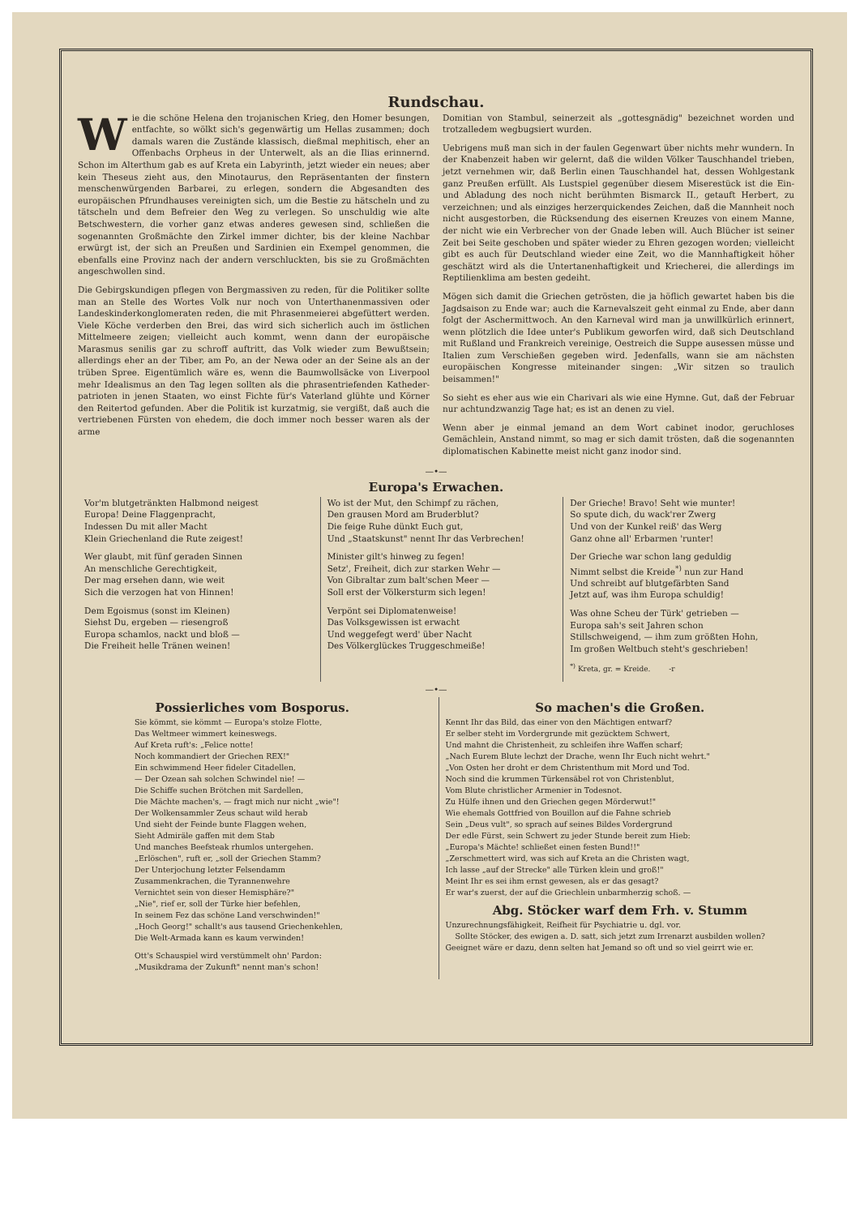Rundschau.
Wie die schöne Helena den trojanischen Krieg, den Homer besungen, entfachte, so wölkt sich's gegenwärtig um Hellas zusammen; doch damals waren die Zustände klassisch, dießmal mephitisch, eher an Offenbachs Orpheus in der Unterwelt, als an die Ilias erinnernd. Schon im Alterthum gab es auf Kreta ein Labyrinth, jetzt wieder ein neues; aber kein Theseus zieht aus, den Minotaurus, den Repräsentanten der finstern menschenwürgenden Barbarei, zu erlegen, sondern die Abgesandten des europäischen Pfrundhauses vereinigten sich, um die Bestie zu hätscheln und zu tätscheln und dem Befreier den Weg zu verlegen. So unschuldig wie alte Betschwestern, die vorher ganz etwas anderes gewesen sind, schließen die sogenannten Großmächte den Zirkel immer dichter, bis der kleine Nachbar erwürgt ist, der sich an Preußen und Sardinien ein Exempel genommen, die ebenfalls eine Provinz nach der andern verschluckten, bis sie zu Großmächten angeschwollen sind.
Die Gebirgskundigen pflegen von Bergmassiven zu reden, für die Politiker sollte man an Stelle des Wortes Volk nur noch von Unterthanenmassiven oder Landeskinderkonglomeraten reden, die mit Phrasenmeierei abgefüttert werden. Viele Köche verderben den Brei, das wird sich sicherlich auch im östlichen Mittelmeere zeigen; vielleicht auch kommt, wenn dann der europäische Marasmus senilis gar zu schroff auftritt, das Volk wieder zum Bewußtsein; allerdings eher an der Tiber, am Po, an der Newa oder an der Seine als an der trüben Spree. Eigentümlich wäre es, wenn die Baumwollsäcke von Liverpool mehr Idealismus an den Tag legen sollten als die phrasentriefenden Katheder­patrioten in jenen Staaten, wo einst Fichte für's Vaterland glühte und Körner den Reitertod gefunden. Aber die Politik ist kurzatmig, sie vergißt, daß auch die vertriebenen Fürsten von ehedem, die doch immer noch besser waren als der arme
Domitian von Stambul, seinerzeit als „gottesgnädig" bezeichnet worden und trotzalledem wegbugsiert wurden.
Uebrigens muß man sich in der faulen Gegenwart über nichts mehr wundern. In der Knabenzeit haben wir gelernt, daß die wilden Völker Tauschhandel trieben, jetzt vernehmen wir, daß Berlin einen Tauschhandel hat, dessen Wohlgestank ganz Preußen erfüllt. Als Lustspiel gegenüber diesem Miserestück ist die Ein- und Abladung des noch nicht berühmten Bismarck II., getauft Herbert, zu verzeichnen; und als einziges herzerquickendes Zeichen, daß die Mannheit noch nicht ausgestorben, die Rücksendung des eisernen Kreuzes von einem Manne, der nicht wie ein Verbrecher von der Gnade leben will. Auch Blücher ist seiner Zeit bei Seite geschoben und später wieder zu Ehren gezogen worden; vielleicht gibt es auch für Deutschland wieder eine Zeit, wo die Mannhaftigkeit höher geschätzt wird als die Untertanenhaftigkeit und Kriecherei, die allerdings im Reptilienklima am besten gedeiht.
Mögen sich damit die Griechen getrösten, die ja höflich gewartet haben bis die Jagdsaison zu Ende war; auch die Karnevalszeit geht einmal zu Ende, aber dann folgt der Aschermittwoch. An den Karneval wird man ja unwillkürlich erinnert, wenn plötzlich die Idee unter's Publikum geworfen wird, daß sich Deutschland mit Rußland und Frankreich vereinige, Oestreich die Suppe ausessen müsse und Italien zum Verschießen gegeben wird. Jedenfalls, wann sie am nächsten europäischen Kongresse miteinander singen: „Wir sitzen so traulich beisammen!"
So sieht es eher aus wie ein Charivari als wie eine Hymne. Gut, daß der Februar nur achtundzwanzig Tage hat; es ist an denen zu viel.
Wenn aber je einmal jemand an dem Wort cabinet inodor, geruchloses Gemächlein, Anstand nimmt, so mag er sich damit trösten, daß die sogenannten diplomatischen Kabinette meist nicht ganz inodor sind.
—•—
Europa's Erwachen.
Vor'm blutgetränkten Halbmond neigest
Europa! Deine Flaggenpracht,
Indessen Du mit aller Macht
Klein Griechenland die Rute zeigest!
Wer glaubt, mit fünf geraden Sinnen
An menschliche Gerechtigkeit,
Der mag ersehen dann, wie weit
Sich die verzogen hat von Hinnen!
Dem Egoismus (sonst im Kleinen)
Siehst Du, ergeben — riesengroß
Europa schamlos, nackt und bloß —
Die Freiheit helle Tränen weinen!
Wo ist der Mut, den Schimpf zu rächen,
Den grausen Mord am Bruderblut?
Die feige Ruhe dünkt Euch gut,
Und „Staatskunst" nennt Ihr das Verbrechen!
Minister gilt's hinweg zu fegen!
Setz', Freiheit, dich zur starken Wehr —
Von Gibraltar zum balt'schen Meer —
Soll erst der Völkersturm sich legen!
Verpönt sei Diplomatenweise!
Das Volksgewissen ist erwacht
Und weggefegt werd' über Nacht
Des Völkerglückes Truggeschmeiße!
Der Grieche! Bravo! Seht wie munter!
So spute dich, du wack'rer Zwerg
Und von der Kunkel reiß' das Werg
Ganz ohne all' Erbarmen 'runter!
Der Grieche war schon lang geduldig
Nimmt selbst die Kreide<sup>*)</sup> nun zur Hand
Und schreibt auf blutgefärbten Sand
Jetzt auf, was ihm Europa schuldig!
Was ohne Scheu der Türk' getrieben —
Europa sah's seit Jahren schon
Stillschweigend, — ihm zum größten Hohn,
Im großen Weltbuch steht's geschrieben!
<sup>*)</sup> Kreta, gr. = Kreide. -r
—•—
Possierliches vom Bosporus.
Sie kömmt, sie kömmt — Europa's stolze Flotte,
Das Weltmeer wimmert keineswegs.
Auf Kreta ruft's: „Felice notte!
Noch kommandiert der Griechen REX!"
Ein schwimmend Heer fideler Citadellen,
— Der Ozean sah solchen Schwindel nie! —
Die Schiffe suchen Brötchen mit Sardellen,
Die Mächte machen's, — fragt mich nur nicht „wie"!
Der Wolkensammler Zeus schaut wild herab
Und sieht der Feinde bunte Flaggen wehen,
Sieht Admiräle gaffen mit dem Stab
Und manches Beefsteak rhumlos untergehen.
„Erlöschen", ruft er, „soll der Griechen Stamm?
Der Unterjochung letzter Felsendamm
Zusammenkrachen, die Tyrannenwehre
Vernichtet sein von dieser Hemisphäre?"
„Nie", rief er, soll der Türke hier befehlen,
In seinem Fez das schöne Land verschwinden!"
„Hoch Georg!" schallt's aus tausend Griechenkehlen,
Die Welt-Armada kann es kaum verwinden!
Ott's Schauspiel wird verstümmelt ohn' Pardon:
„Musikdrama der Zukunft" nennt man's schon!
So machen's die Großen.
Kennt Ihr das Bild, das einer von den Mächtigen entwarf?
Er selber steht im Vordergrunde mit gezücktem Schwert,
Und mahnt die Christenheit, zu schleifen ihre Waffen scharf;
„Nach Eurem Blute lechzt der Drache, wenn Ihr Euch nicht wehrt."
„Von Osten her droht er dem Christenthum mit Mord und Tod.
Noch sind die krummen Türkensäbel rot von Christenblut,
Vom Blute christlicher Armenier in Todesnot.
Zu Hülfe ihnen und den Griechen gegen Mörderwut!"
Wie ehemals Gottfried von Bouillon auf die Fahne schrieb
Sein „Deus vult", so sprach auf seines Bildes Vordergrund
Der edle Fürst, sein Schwert zu jeder Stunde bereit zum Hieb:
„Europa's Mächte! schließet einen festen Bund!!"
„Zerschmettert wird, was sich auf Kreta an die Christen wagt,
Ich lasse „auf der Strecke" alle Türken klein und groß!"
Meint Ihr es sei ihm ernst gewesen, als er das gesagt?
Er war's zuerst, der auf die Griechlein unbarmherzig schoß. —
Abg. Stöcker warf dem Frh. v. Stumm
Unzurechnungsfähigkeit, Reifheit für Psychiatrie u. dgl. vor.
Sollte Stöcker, des ewigen a. D. satt, sich jetzt zum Irrenarzt ausbilden wollen? Geeignet wäre er dazu, denn selten hat Jemand so oft und so viel geirrt wie er.